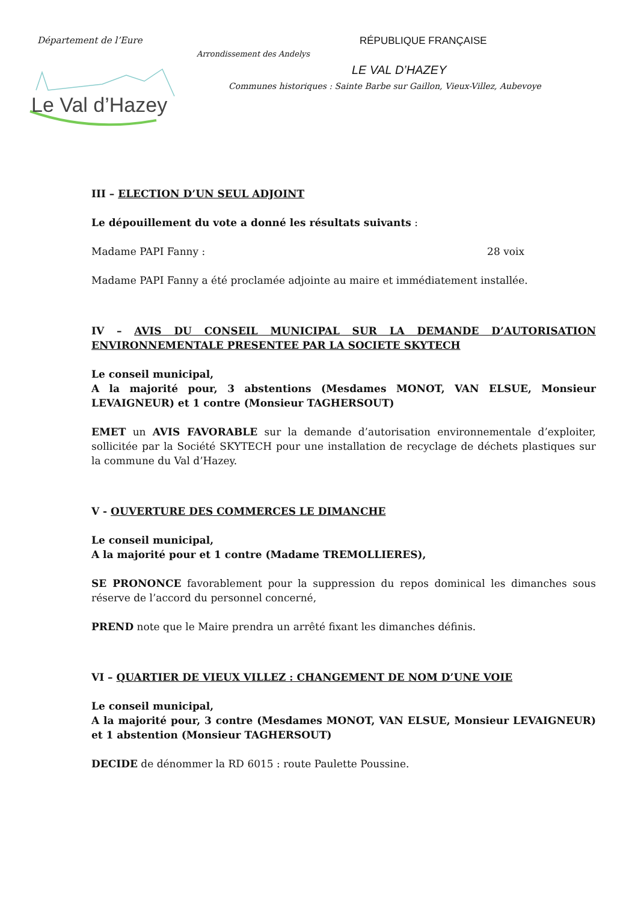Département de l’Eure RÉPUBLIQUE FRANÇAISE
Arrondissement des Andelys
LE VAL D’HAZEY
Communes historiques : Sainte Barbe sur Gaillon, Vieux-Villez, Aubevoye
Le Val d’Hazey
III – ELECTION D’UN SEUL ADJOINT
Le dépouillement du vote a donné les résultats suivants :
Madame PAPI Fanny : 28 voix
Madame PAPI Fanny a été proclamée adjointe au maire et immédiatement installée.
IV – AVIS DU CONSEIL MUNICIPAL SUR LA DEMANDE D’AUTORISATION ENVIRONNEMENTALE PRESENTEE PAR LA SOCIETE SKYTECH
Le conseil municipal,
A la majorité pour, 3 abstentions (Mesdames MONOT, VAN ELSUE, Monsieur LEVAIGNEUR) et 1 contre (Monsieur TAGHERSOUT)
EMET un AVIS FAVORABLE sur la demande d’autorisation environnementale d’exploiter, sollicitée par la Société SKYTECH pour une installation de recyclage de déchets plastiques sur la commune du Val d’Hazey.
V - OUVERTURE DES COMMERCES LE DIMANCHE
Le conseil municipal,
A la majorité pour et 1 contre (Madame TREMOLLIERES),
SE PRONONCE favorablement pour la suppression du repos dominical les dimanches sous réserve de l’accord du personnel concerné,
PREND note que le Maire prendra un arrêté fixant les dimanches définis.
VI – QUARTIER DE VIEUX VILLEZ : CHANGEMENT DE NOM D’UNE VOIE
Le conseil municipal,
A la majorité pour, 3 contre (Mesdames MONOT, VAN ELSUE, Monsieur LEVAIGNEUR) et 1 abstention (Monsieur TAGHERSOUT)
DECIDE de dénommer la RD 6015 : route Paulette Poussine.